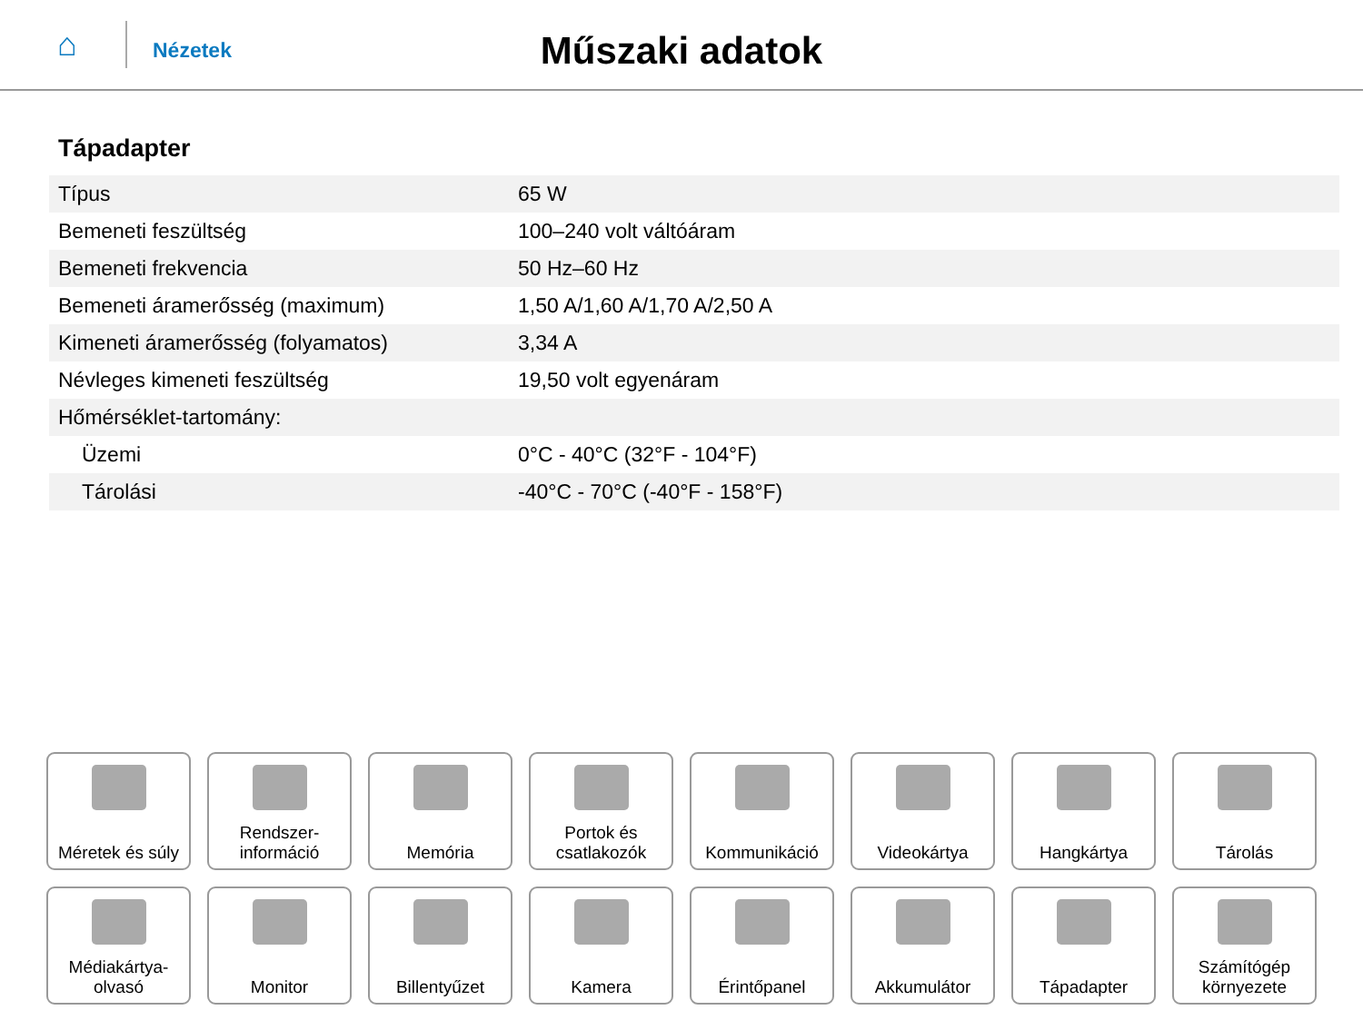⌂
Nézetek
Műszaki adatok
Tápadapter
| Típus | 65 W |
| Bemeneti feszültség | 100–240 volt váltóáram |
| Bemeneti frekvencia | 50 Hz–60 Hz |
| Bemeneti áramerősség (maximum) | 1,50 A/1,60 A/1,70 A/2,50 A |
| Kimeneti áramerősség (folyamatos) | 3,34 A |
| Névleges kimeneti feszültség | 19,50 volt egyenáram |
| Hőmérséklet-tartomány: | |
| Üzemi | 0°C - 40°C (32°F - 104°F) |
| Tárolási | -40°C - 70°C (-40°F - 158°F) |
Méretek és súly
Rendszer-
információ
Memória
Portok és
csatlakozók
Kommunikáció
Videokártya
Hangkártya
Tárolás
Médiakártya-
olvasó
Monitor
Billentyűzet
Kamera
Érintőpanel
Akkumulátor
Tápadapter
Számítógép
környezete